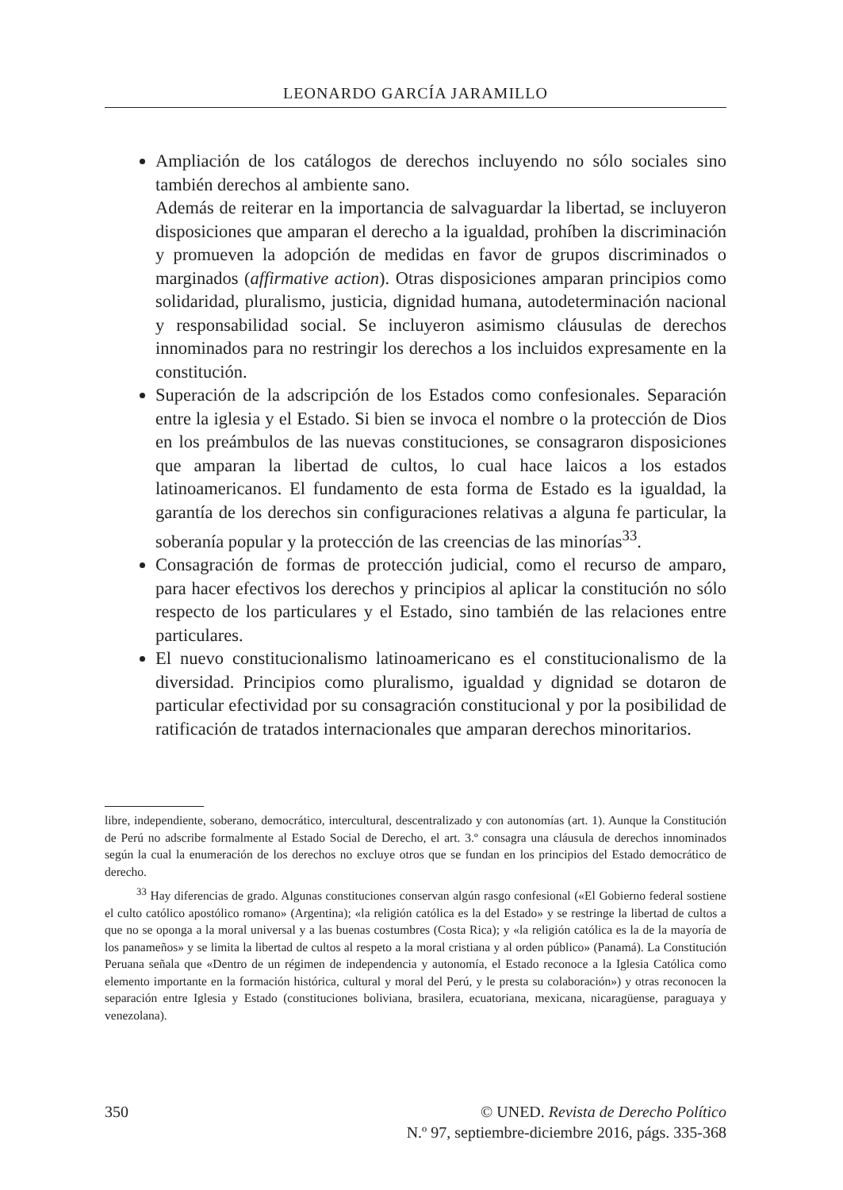LEONARDO GARCÍA JARAMILLO
Ampliación de los catálogos de derechos incluyendo no sólo sociales sino también derechos al ambiente sano.
Además de reiterar en la importancia de salvaguardar la libertad, se incluyeron disposiciones que amparan el derecho a la igualdad, prohíben la discriminación y promueven la adopción de medidas en favor de grupos discriminados o marginados (affirmative action). Otras disposiciones amparan principios como solidaridad, pluralismo, justicia, dignidad humana, autodeterminación nacional y responsabilidad social. Se incluyeron asimismo cláusulas de derechos innominados para no restringir los derechos a los incluidos expresamente en la constitución.
Superación de la adscripción de los Estados como confesionales. Separación entre la iglesia y el Estado. Si bien se invoca el nombre o la protección de Dios en los preámbulos de las nuevas constituciones, se consagraron disposiciones que amparan la libertad de cultos, lo cual hace laicos a los estados latinoamericanos. El fundamento de esta forma de Estado es la igualdad, la garantía de los derechos sin configuraciones relativas a alguna fe particular, la soberanía popular y la protección de las creencias de las minorías<sup>33</sup>.
Consagración de formas de protección judicial, como el recurso de amparo, para hacer efectivos los derechos y principios al aplicar la constitución no sólo respecto de los particulares y el Estado, sino también de las relaciones entre particulares.
El nuevo constitucionalismo latinoamericano es el constitucionalismo de la diversidad. Principios como pluralismo, igualdad y dignidad se dotaron de particular efectividad por su consagración constitucional y por la posibilidad de ratificación de tratados internacionales que amparan derechos minoritarios.
libre, independiente, soberano, democrático, intercultural, descentralizado y con autonomías (art. 1). Aunque la Constitución de Perú no adscribe formalmente al Estado Social de Derecho, el art. 3.º consagra una cláusula de derechos innominados según la cual la enumeración de los derechos no excluye otros que se fundan en los principios del Estado democrático de derecho.
<sup>33</sup> Hay diferencias de grado. Algunas constituciones conservan algún rasgo confesional («El Gobierno federal sostiene el culto católico apostólico romano» (Argentina); «la religión católica es la del Estado» y se restringe la libertad de cultos a que no se oponga a la moral universal y a las buenas costumbres (Costa Rica); y «la religión católica es la de la mayoría de los panameños» y se limita la libertad de cultos al respeto a la moral cristiana y al orden público» (Panamá). La Constitución Peruana señala que «Dentro de un régimen de independencia y autonomía, el Estado reconoce a la Iglesia Católica como elemento importante en la formación histórica, cultural y moral del Perú, y le presta su colaboración») y otras reconocen la separación entre Iglesia y Estado (constituciones boliviana, brasilera, ecuatoriana, mexicana, nicaragüense, paraguaya y venezolana).
350 © UNED. Revista de Derecho Político
N.º 97, septiembre-diciembre 2016, págs. 335-368